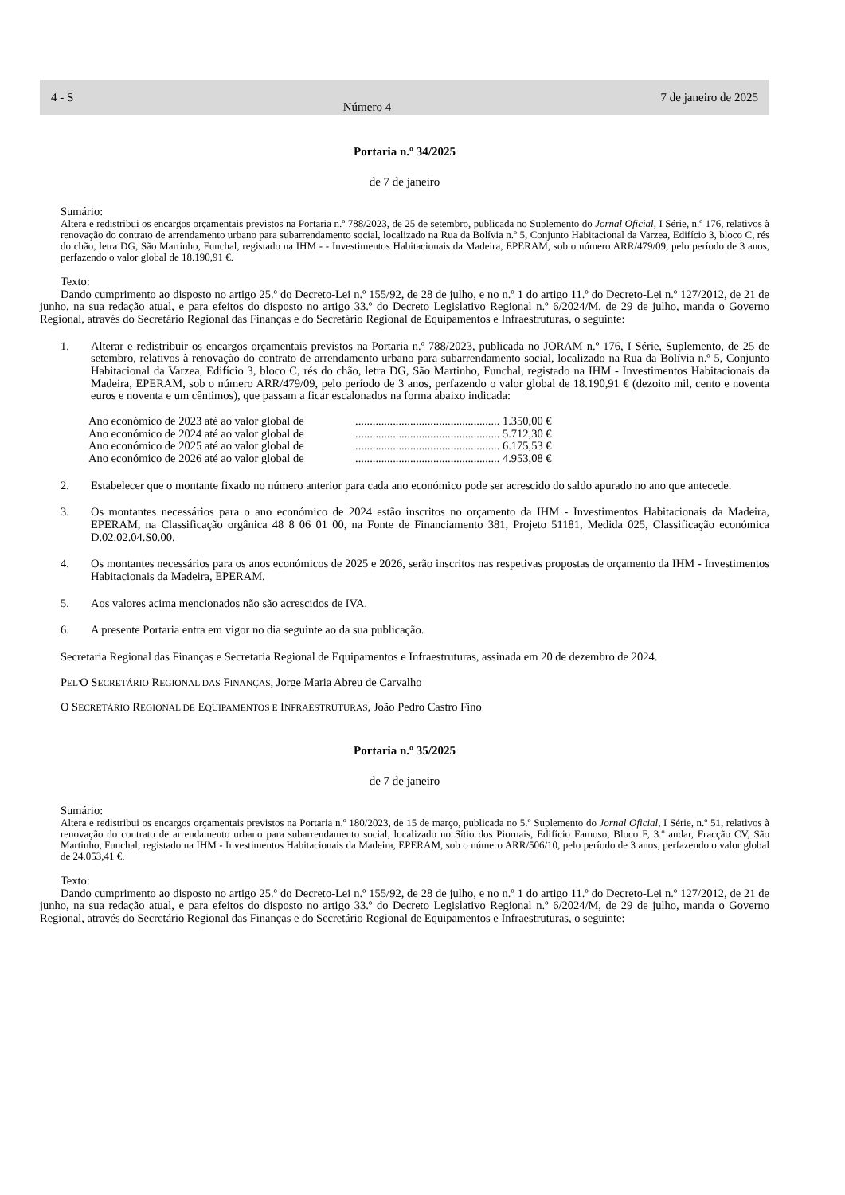4 - S Número 4 7 de janeiro de 2025
Portaria n.º 34/2025
de 7 de janeiro
Sumário:
Altera e redistribui os encargos orçamentais previstos na Portaria n.º 788/2023, de 25 de setembro, publicada no Suplemento do Jornal Oficial, I Série, n.º 176, relativos à renovação do contrato de arrendamento urbano para subarrendamento social, localizado na Rua da Bolívia n.º 5, Conjunto Habitacional da Varzea, Edifício 3, bloco C, rés do chão, letra DG, São Martinho, Funchal, registado na IHM - - Investimentos Habitacionais da Madeira, EPERAM, sob o número ARR/479/09, pelo período de 3 anos, perfazendo o valor global de 18.190,91 €.
Texto:
Dando cumprimento ao disposto no artigo 25.º do Decreto-Lei n.º 155/92, de 28 de julho, e no n.º 1 do artigo 11.º do Decreto-Lei n.º 127/2012, de 21 de junho, na sua redação atual, e para efeitos do disposto no artigo 33.º do Decreto Legislativo Regional n.º 6/2024/M, de 29 de julho, manda o Governo Regional, através do Secretário Regional das Finanças e do Secretário Regional de Equipamentos e Infraestruturas, o seguinte:
1. Alterar e redistribuir os encargos orçamentais previstos na Portaria n.º 788/2023, publicada no JORAM n.º 176, I Série, Suplemento, de 25 de setembro, relativos à renovação do contrato de arrendamento urbano para subarrendamento social, localizado na Rua da Bolívia n.º 5, Conjunto Habitacional da Varzea, Edifício 3, bloco C, rés do chão, letra DG, São Martinho, Funchal, registado na IHM - Investimentos Habitacionais da Madeira, EPERAM, sob o número ARR/479/09, pelo período de 3 anos, perfazendo o valor global de 18.190,91 € (dezoito mil, cento e noventa euros e noventa e um cêntimos), que passam a ficar escalonados na forma abaixo indicada:
Ano económico de 2023 até ao valor global de.................................................. 1.350,00 €
Ano económico de 2024 até ao valor global de.................................................. 5.712,30 €
Ano económico de 2025 até ao valor global de.................................................. 6.175,53 €
Ano económico de 2026 até ao valor global de.................................................. 4.953,08 €
2. Estabelecer que o montante fixado no número anterior para cada ano económico pode ser acrescido do saldo apurado no ano que antecede.
3. Os montantes necessários para o ano económico de 2024 estão inscritos no orçamento da IHM - Investimentos Habitacionais da Madeira, EPERAM, na Classificação orgânica 48 8 06 01 00, na Fonte de Financiamento 381, Projeto 51181, Medida 025, Classificação económica D.02.02.04.S0.00.
4. Os montantes necessários para os anos económicos de 2025 e 2026, serão inscritos nas respetivas propostas de orçamento da IHM - Investimentos Habitacionais da Madeira, EPERAM.
5. Aos valores acima mencionados não são acrescidos de IVA.
6. A presente Portaria entra em vigor no dia seguinte ao da sua publicação.
Secretaria Regional das Finanças e Secretaria Regional de Equipamentos e Infraestruturas, assinada em 20 de dezembro de 2024.
PEL'O SECRETÁRIO REGIONAL DAS FINANÇAS, Jorge Maria Abreu de Carvalho
O SECRETÁRIO REGIONAL DE EQUIPAMENTOS E INFRAESTRUTURAS, João Pedro Castro Fino
Portaria n.º 35/2025
de 7 de janeiro
Sumário:
Altera e redistribui os encargos orçamentais previstos na Portaria n.º 180/2023, de 15 de março, publicada no 5.º Suplemento do Jornal Oficial, I Série, n.º 51, relativos à renovação do contrato de arrendamento urbano para subarrendamento social, localizado no Sítio dos Piornais, Edifício Famoso, Bloco F, 3.º andar, Fracção CV, São Martinho, Funchal, registado na IHM - Investimentos Habitacionais da Madeira, EPERAM, sob o número ARR/506/10, pelo período de 3 anos, perfazendo o valor global de 24.053,41 €.
Texto:
Dando cumprimento ao disposto no artigo 25.º do Decreto-Lei n.º 155/92, de 28 de julho, e no n.º 1 do artigo 11.º do Decreto-Lei n.º 127/2012, de 21 de junho, na sua redação atual, e para efeitos do disposto no artigo 33.º do Decreto Legislativo Regional n.º 6/2024/M, de 29 de julho, manda o Governo Regional, através do Secretário Regional das Finanças e do Secretário Regional de Equipamentos e Infraestruturas, o seguinte: